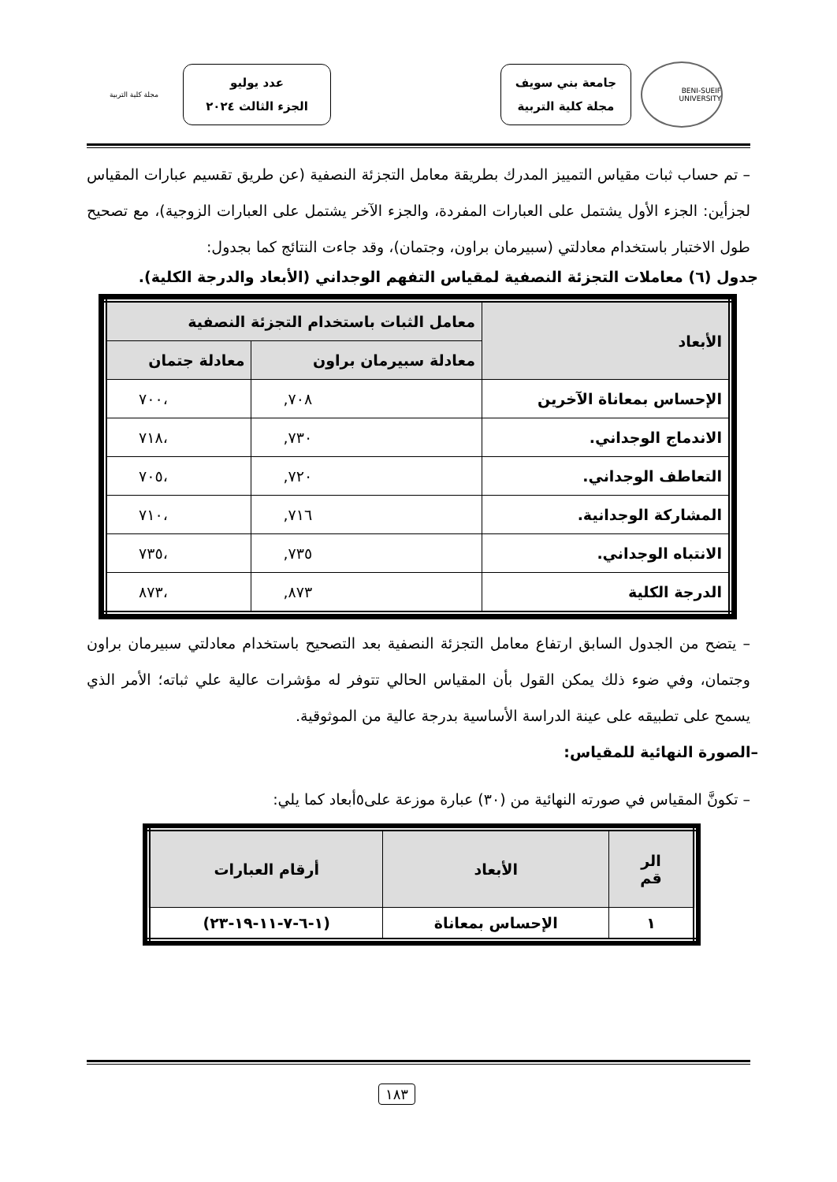BENI-SUEIF UNIVERSITY
جامعة بني سويف
مجلة كلية التربية
عدد يوليو
الجزء الثالث ٢٠٢٤
مجلة كلية التربية
– تم حساب ثبات مقياس التمييز المدرك بطريقة معامل التجزئة النصفية (عن طريق تقسيم عبارات المقياس لجزأين: الجزء الأول يشتمل على العبارات المفردة، والجزء الآخر يشتمل على العبارات الزوجية)، مع تصحيح طول الاختبار باستخدام معادلتي (سبيرمان براون، وجتمان)، وقد جاءت النتائج كما بجدول:
جدول (٦) معاملات التجزئة النصفية لمقياس التفهم الوجداني (الأبعاد والدرجة الكلية).
| الأبعاد | معامل الثبات باستخدام التجزئة النصفية | |
| --- | --- | --- |
| | معادلة سبيرمان براون | معادلة جتمان |
| الإحساس بمعاناة الآخرين | ٧٠٨, | ،٧٠٠ |
| الاندماج الوجداني. | ٧٣٠, | ،٧١٨ |
| التعاطف الوجداني. | ٧٢٠, | ،٧٠٥ |
| المشاركة الوجدانية. | ٧١٦, | ،٧١٠ |
| الانتباه الوجداني. | ٧٣٥, | ،٧٣٥ |
| الدرجة الكلية | ٨٧٣, | ،٨٧٣ |
– يتضح من الجدول السابق ارتفاع معامل التجزئة النصفية بعد التصحيح باستخدام معادلتي سبيرمان براون وجتمان، وفي ضوء ذلك يمكن القول بأن المقياس الحالي تتوفر له مؤشرات عالية علي ثباته؛ الأمر الذي يسمح على تطبيقه على عينة الدراسة الأساسية بدرجة عالية من الموثوقية.
–الصورة النهائية للمقياس:
– تكونَّ المقياس في صورته النهائية من (٣٠) عبارة موزعة على٥أبعاد كما يلي:
| الر قم | الأبعاد | أرقام العبارات |
| --- | --- | --- |
| ١ | الإحساس بمعاناة | (١-٦-٧-١١-١٩-٢٣) |
١٨٣